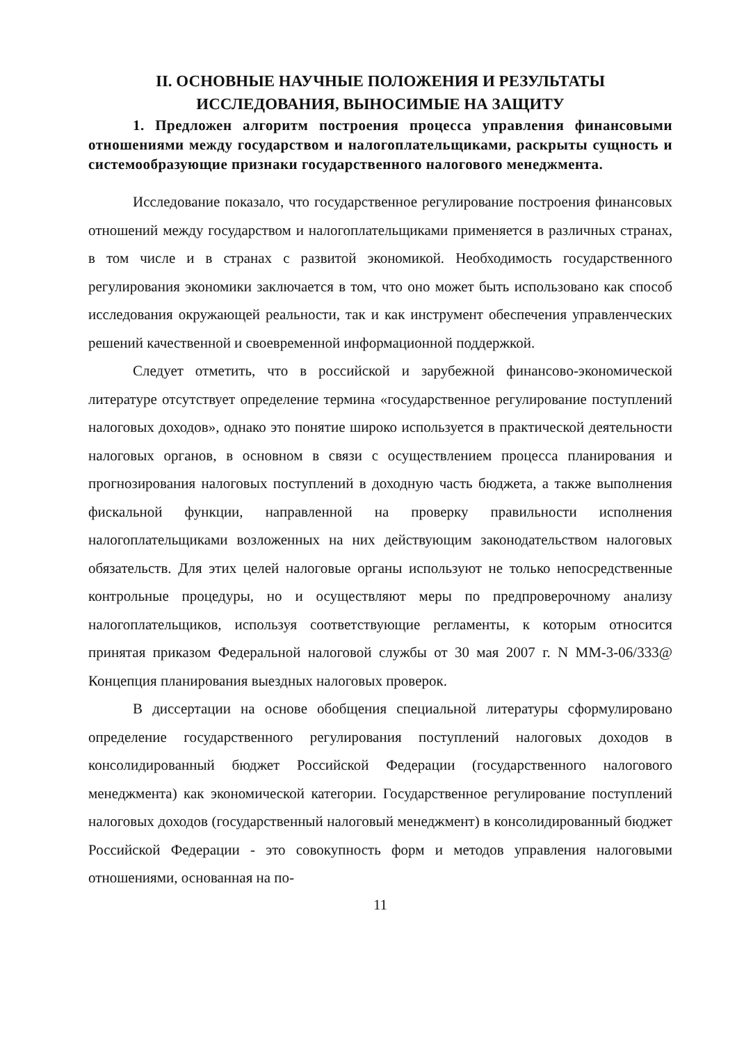II. ОСНОВНЫЕ НАУЧНЫЕ ПОЛОЖЕНИЯ И РЕЗУЛЬТАТЫ
ИССЛЕДОВАНИЯ, ВЫНОСИМЫЕ НА ЗАЩИТУ
1. Предложен алгоритм построения процесса управления финансовыми отношениями между государством и налогоплательщиками, раскрыты сущность и системообразующие признаки государственного налогового менеджмента.
Исследование показало, что государственное регулирование построения финансовых отношений между государством и налогоплательщиками применяется в различных странах, в том числе и в странах с развитой экономикой. Необходимость государственного регулирования экономики заключается в том, что оно может быть использовано как способ исследования окружающей реальности, так и как инструмент обеспечения управленческих решений качественной и своевременной информационной поддержкой.
Следует отметить, что в российской и зарубежной финансово-экономической литературе отсутствует определение термина «государственное регулирование поступлений налоговых доходов», однако это понятие широко используется в практической деятельности налоговых органов, в основном в связи с осуществлением процесса планирования и прогнозирования налоговых поступлений в доходную часть бюджета, а также выполнения фискальной функции, направленной на проверку правильности исполнения налогоплательщиками возложенных на них действующим законодательством налоговых обязательств. Для этих целей налоговые органы используют не только непосредственные контрольные процедуры, но и осуществляют меры по предпроверочному анализу налогоплательщиков, используя соответствующие регламенты, к которым относится принятая приказом Федеральной налоговой службы от 30 мая 2007 г. N ММ-3-06/333@ Концепция планирования выездных налоговых проверок.
В диссертации на основе обобщения специальной литературы сформулировано определение государственного регулирования поступлений налоговых доходов в консолидированный бюджет Российской Федерации (государственного налогового менеджмента) как экономической категории. Государственное регулирование поступлений налоговых доходов (государственный налоговый менеджмент) в консолидированный бюджет Российской Федерации - это совокупность форм и методов управления налоговыми отношениями, основанная на по-
11